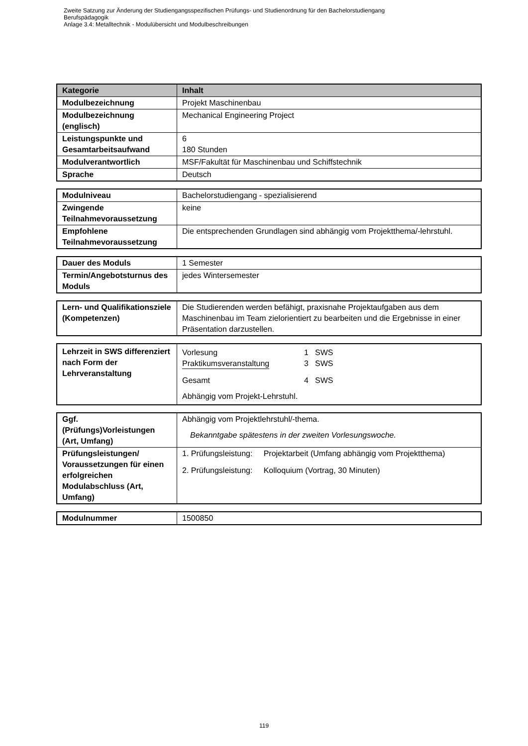Zweite Satzung zur Änderung der Studiengangsspezifischen Prüfungs- und Studienordnung für den Bachelorstudiengang
Berufspädagogik
Anlage 3.4: Metalltechnik - Modulübersicht und Modulbeschreibungen
| Kategorie | Inhalt |
| --- | --- |
| Modulbezeichnung | Projekt Maschinenbau |
| Modulbezeichnung (englisch) | Mechanical Engineering Project |
| Leistungspunkte und Gesamtarbeitsaufwand | 6 180 Stunden |
| Modulverantwortlich | MSF/Fakultät für Maschinenbau und Schiffstechnik |
| Sprache | Deutsch |
| Modulniveau | Bachelorstudiengang - spezialisierend |
| Zwingende Teilnahmevoraussetzung | keine |
| Empfohlene Teilnahmevoraussetzung | Die entsprechenden Grundlagen sind abhängig vom Projektthema/-lehrstuhl. |
| Dauer des Moduls | 1 Semester |
| Termin/Angebotsturnus des Moduls | jedes Wintersemester |
| Lern- und Qualifikationsziele (Kompetenzen) | Die Studierenden werden befähigt, praxisnahe Projektaufgaben aus dem Maschinenbau im Team zielorientiert zu bearbeiten und die Ergebnisse in einer Präsentation darzustellen. |
| Lehrzeit in SWS differenziert nach Form der Lehrveranstaltung | / Vorlesung / 1 / SWS / / Praktikumsveranstaltung / 3 / SWS / / Gesamt / 4 / SWS / Abhängig vom Projekt-Lehrstuhl. |
| Ggf. (Prüfungs)Vorleistungen (Art, Umfang) | Abhängig vom Projektlehrstuhl/-thema. Bekanntgabe spätestens in der zweiten Vorlesungswoche. |
| Prüfungsleistungen/ Voraussetzungen für einen erfolgreichen Modulabschluss (Art, Umfang) | 1. Prüfungsleistung: Projektarbeit (Umfang abhängig vom Projektthema) 2. Prüfungsleistung: Kolloquium (Vortrag, 30 Minuten) |
| Modulnummer | 1500850 |
119